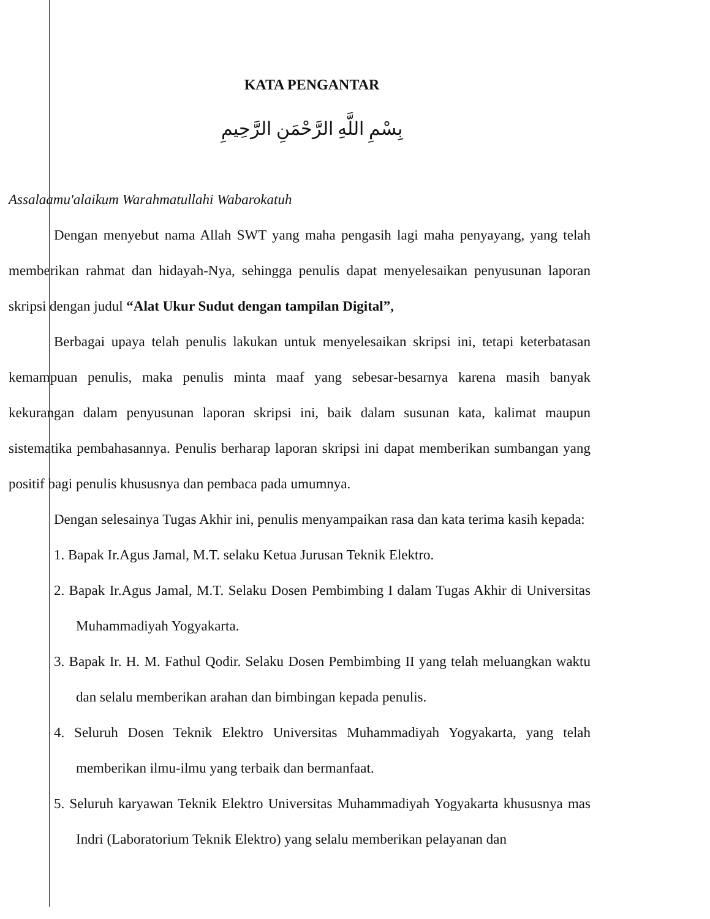KATA PENGANTAR
بِسْمِ اللَّهِ الرَّحْمَنِ الرَّحِيمِ
Assalaamu'alaikum Warahmatullahi Wabarokatuh
Dengan menyebut nama Allah SWT yang maha pengasih lagi maha penyayang, yang telah memberikan rahmat dan hidayah-Nya, sehingga penulis dapat menyelesaikan penyusunan laporan skripsi dengan judul “Alat Ukur Sudut dengan tampilan Digital”,
Berbagai upaya telah penulis lakukan untuk menyelesaikan skripsi ini, tetapi keterbatasan kemampuan penulis, maka penulis minta maaf yang sebesar-besarnya karena masih banyak kekurangan dalam penyusunan laporan skripsi ini, baik dalam susunan kata, kalimat maupun sistematika pembahasannya. Penulis berharap laporan skripsi ini dapat memberikan sumbangan yang positif bagi penulis khususnya dan pembaca pada umumnya.
Dengan selesainya Tugas Akhir ini, penulis menyampaikan rasa dan kata terima kasih kepada:
1. Bapak Ir.Agus Jamal, M.T. selaku Ketua Jurusan Teknik Elektro.
2. Bapak Ir.Agus Jamal, M.T. Selaku Dosen Pembimbing I dalam Tugas Akhir di Universitas Muhammadiyah Yogyakarta.
3. Bapak Ir. H. M. Fathul Qodir. Selaku Dosen Pembimbing II yang telah meluangkan waktu dan selalu memberikan arahan dan bimbingan kepada penulis.
4. Seluruh Dosen Teknik Elektro Universitas Muhammadiyah Yogyakarta, yang telah memberikan ilmu-ilmu yang terbaik dan bermanfaat.
5. Seluruh karyawan Teknik Elektro Universitas Muhammadiyah Yogyakarta khususnya mas Indri (Laboratorium Teknik Elektro) yang selalu memberikan pelayanan dan